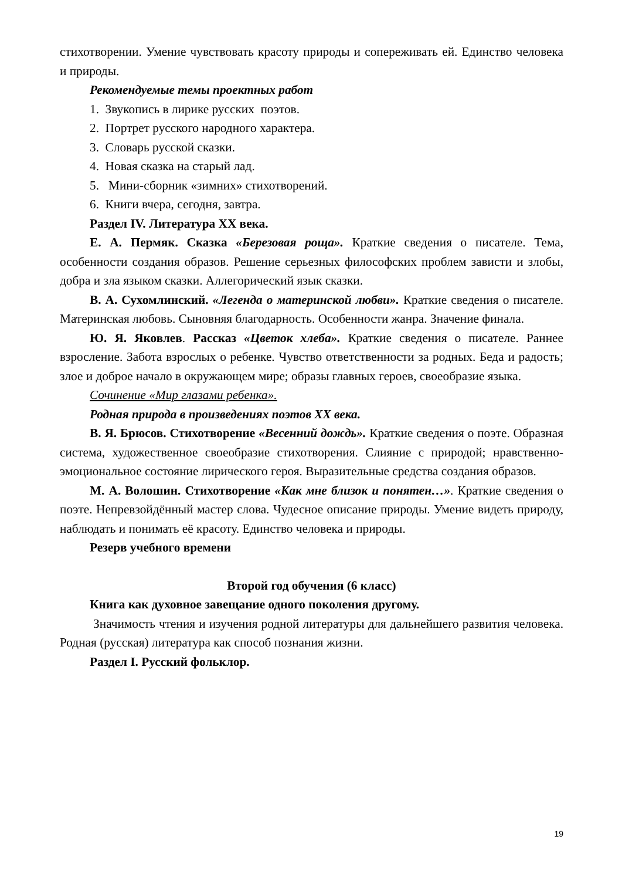стихотворении. Умение чувствовать красоту природы и сопереживать ей. Единство человека и природы.
Рекомендуемые темы проектных работ
1. Звукопись в лирике русских поэтов.
2. Портрет русского народного характера.
3. Словарь русской сказки.
4. Новая сказка на старый лад.
5. Мини-сборник «зимних» стихотворений.
6. Книги вчера, сегодня, завтра.
Раздел IV. Литература XX века.
Е. А. Пермяк. Сказка «Березовая роща». Краткие сведения о писателе. Тема, особенности создания образов. Решение серьезных философских проблем зависти и злобы, добра и зла языком сказки. Аллегорический язык сказки.
В. А. Сухомлинский. «Легенда о материнской любви». Краткие сведения о писателе. Материнская любовь. Сыновняя благодарность. Особенности жанра. Значение финала.
Ю. Я. Яковлев. Рассказ «Цветок хлеба». Краткие сведения о писателе. Раннее взросление. Забота взрослых о ребенке. Чувство ответственности за родных. Беда и радость; злое и доброе начало в окружающем мире; образы главных героев, своеобразие языка.
Сочинение «Мир глазами ребенка».
Родная природа в произведениях поэтов XX века.
В. Я. Брюсов. Стихотворение «Весенний дождь». Краткие сведения о поэте. Образная система, художественное своеобразие стихотворения. Слияние с природой; нравственно-эмоциональное состояние лирического героя. Выразительные средства создания образов.
М. А. Волошин. Стихотворение «Как мне близок и понятен…». Краткие сведения о поэте. Непревзойдённый мастер слова. Чудесное описание природы. Умение видеть природу, наблюдать и понимать её красоту. Единство человека и природы.
Резерв учебного времени
Второй год обучения (6 класс)
Книга как духовное завещание одного поколения другому.
Значимость чтения и изучения родной литературы для дальнейшего развития человека. Родная (русская) литература как способ познания жизни.
Раздел I. Русский фольклор.
19